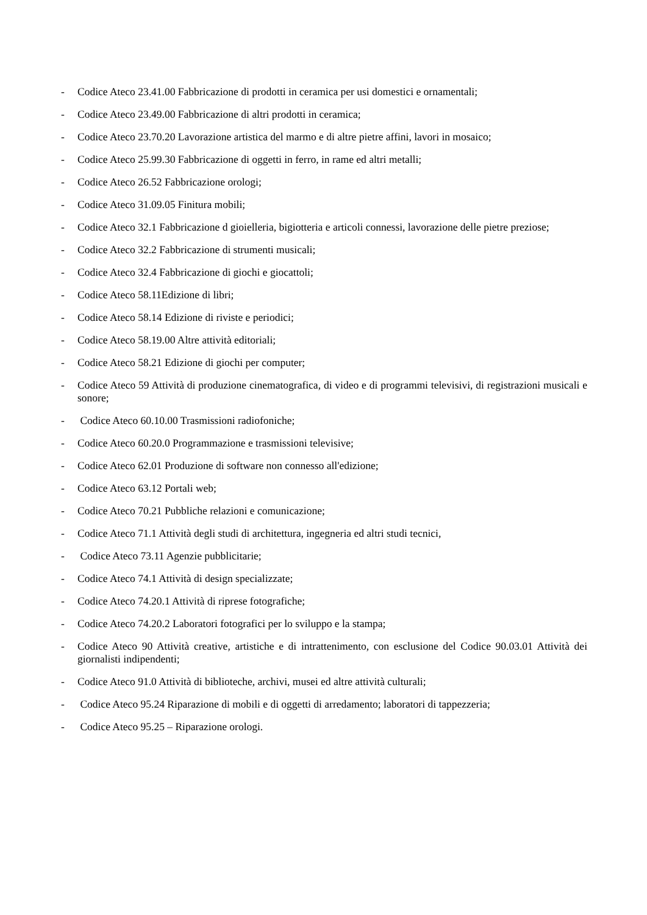- Codice Ateco 23.41.00 Fabbricazione di prodotti in ceramica per usi domestici e ornamentali;
- Codice Ateco 23.49.00 Fabbricazione di altri prodotti in ceramica;
- Codice Ateco 23.70.20 Lavorazione artistica del marmo e di altre pietre affini, lavori in mosaico;
- Codice Ateco 25.99.30 Fabbricazione di oggetti in ferro, in rame ed altri metalli;
- Codice Ateco 26.52 Fabbricazione orologi;
- Codice Ateco 31.09.05 Finitura mobili;
- Codice Ateco 32.1 Fabbricazione d gioielleria, bigiotteria e articoli connessi, lavorazione delle pietre preziose;
- Codice Ateco 32.2 Fabbricazione di strumenti musicali;
- Codice Ateco 32.4 Fabbricazione di giochi e giocattoli;
- Codice Ateco 58.11Edizione di libri;
- Codice Ateco 58.14 Edizione di riviste e periodici;
- Codice Ateco 58.19.00 Altre attività editoriali;
- Codice Ateco 58.21 Edizione di giochi per computer;
- Codice Ateco 59 Attività di produzione cinematografica, di video e di programmi televisivi, di registrazioni musicali e sonore;
- Codice Ateco 60.10.00 Trasmissioni radiofoniche;
- Codice Ateco 60.20.0 Programmazione e trasmissioni televisive;
- Codice Ateco 62.01 Produzione di software non connesso all'edizione;
- Codice Ateco 63.12 Portali web;
- Codice Ateco 70.21 Pubbliche relazioni e comunicazione;
- Codice Ateco 71.1 Attività degli studi di architettura, ingegneria ed altri studi tecnici,
- Codice Ateco 73.11 Agenzie pubblicitarie;
- Codice Ateco 74.1 Attività di design specializzate;
- Codice Ateco 74.20.1 Attività di riprese fotografiche;
- Codice Ateco 74.20.2 Laboratori fotografici per lo sviluppo e la stampa;
- Codice Ateco 90 Attività creative, artistiche e di intrattenimento, con esclusione del Codice 90.03.01 Attività dei giornalisti indipendenti;
- Codice Ateco 91.0 Attività di biblioteche, archivi, musei ed altre attività culturali;
- Codice Ateco 95.24 Riparazione di mobili e di oggetti di arredamento; laboratori di tappezzeria;
- Codice Ateco 95.25 – Riparazione orologi.